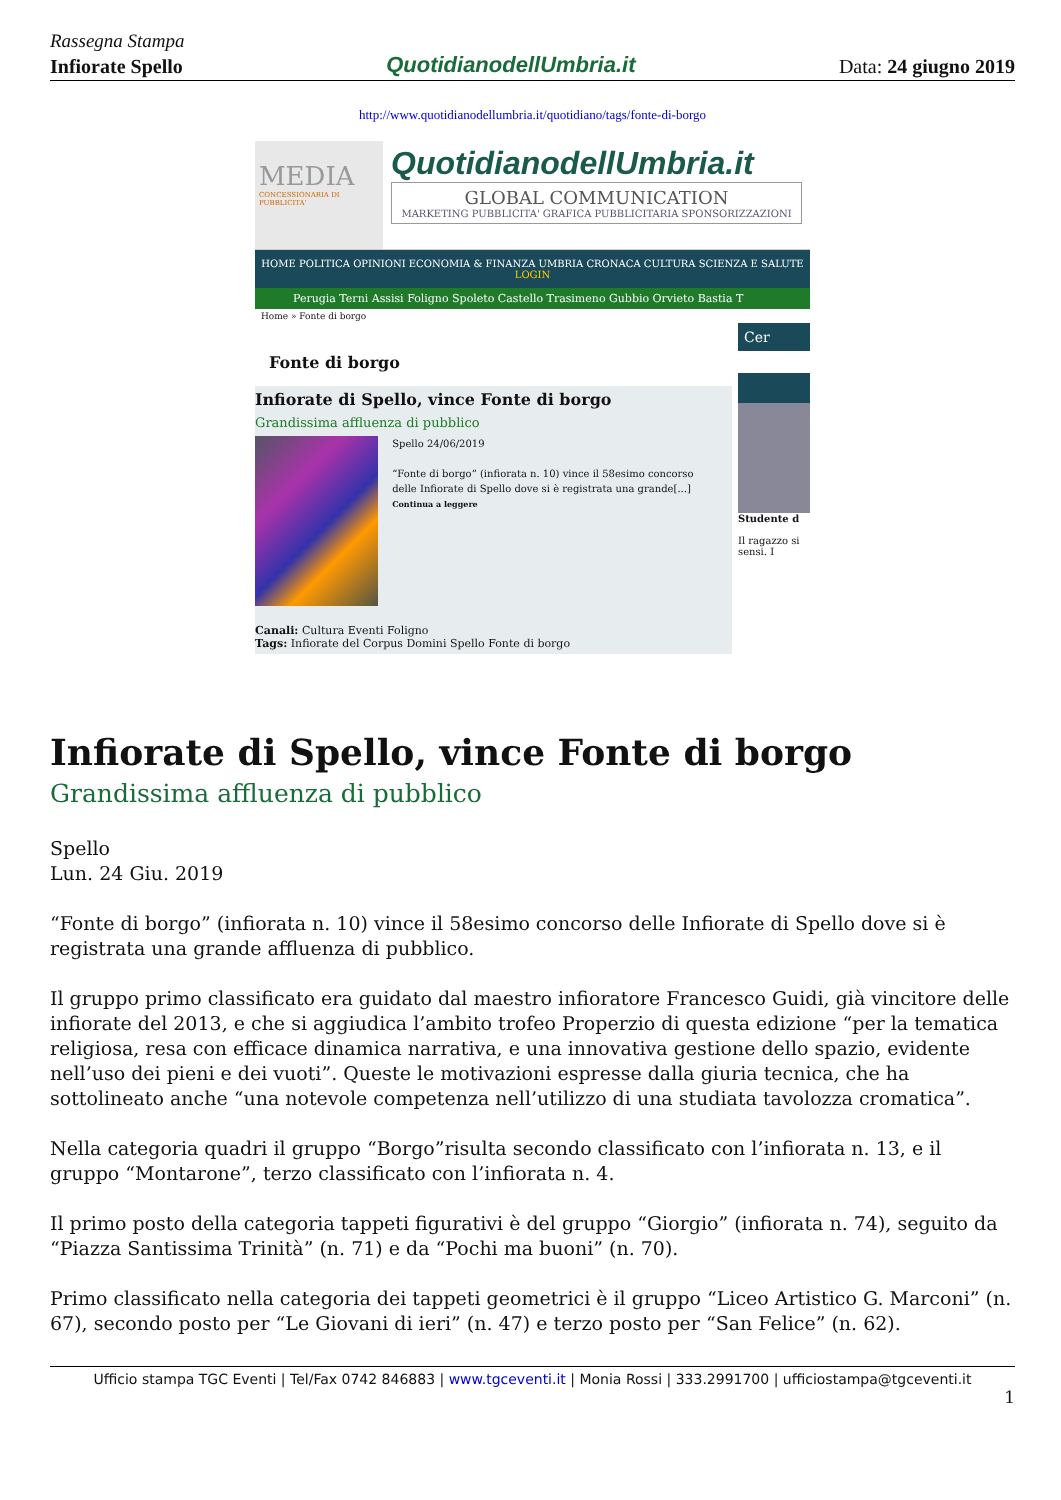Rassegna Stampa
Infiorate Spello QuotidianodellUmbria.it Data: 24 giugno 2019
http://www.quotidianodellumbria.it/quotidiano/tags/fonte-di-borgo
MEDIA
CONCESSIONARIA DI PUBBLICITA'
QuotidianodellUmbria.it
GLOBAL COMMUNICATION
MARKETING PUBBLICITA' GRAFICA PUBBLICITARIA SPONSORIZZAZIONI
HOME POLITICA OPINIONI ECONOMIA & FINANZA UMBRIA CRONACA CULTURA SCIENZA E SALUTE
LOGIN
Perugia Terni Assisi Foligno Spoleto Castello Trasimeno Gubbio Orvieto Bastia T
Home » Fonte di borgo
Fonte di borgo
Infiorate di Spello, vince Fonte di borgo
Grandissima affluenza di pubblico
Spello 24/06/2019
“Fonte di borgo” (infiorata n. 10) vince il 58esimo concorso delle Infiorate di Spello dove si è registrata una grande[...]
Continua a leggere
Canali: Cultura Eventi Foligno
Tags: Infiorate del Corpus Domini Spello Fonte di borgo
Cer
Studente d
Il ragazzo si sensi. I
Infiorate di Spello, vince Fonte di borgo
Grandissima affluenza di pubblico
Spello
Lun. 24 Giu. 2019
“Fonte di borgo” (infiorata n. 10) vince il 58esimo concorso delle Infiorate di Spello dove si è registrata una grande affluenza di pubblico.
Il gruppo primo classificato era guidato dal maestro infioratore Francesco Guidi, già vincitore delle infiorate del 2013, e che si aggiudica l’ambito trofeo Properzio di questa edizione “per la tematica religiosa, resa con efficace dinamica narrativa, e una innovativa gestione dello spazio, evidente nell’uso dei pieni e dei vuoti”. Queste le motivazioni espresse dalla giuria tecnica, che ha sottolineato anche “una notevole competenza nell’utilizzo di una studiata tavolozza cromatica”.
Nella categoria quadri il gruppo “Borgo”risulta secondo classificato con l’infiorata n. 13, e il gruppo “Montarone”, terzo classificato con l’infiorata n. 4.
Il primo posto della categoria tappeti figurativi è del gruppo “Giorgio” (infiorata n. 74), seguito da “Piazza Santissima Trinità” (n. 71) e da “Pochi ma buoni” (n. 70).
Primo classificato nella categoria dei tappeti geometrici è il gruppo “Liceo Artistico G. Marconi” (n. 67), secondo posto per “Le Giovani di ieri” (n. 47) e terzo posto per “San Felice” (n. 62).
Ufficio stampa TGC Eventi | Tel/Fax 0742 846883 | www.tgceventi.it | Monia Rossi | 333.2991700 | ufficiostampa@tgceventi.it
1